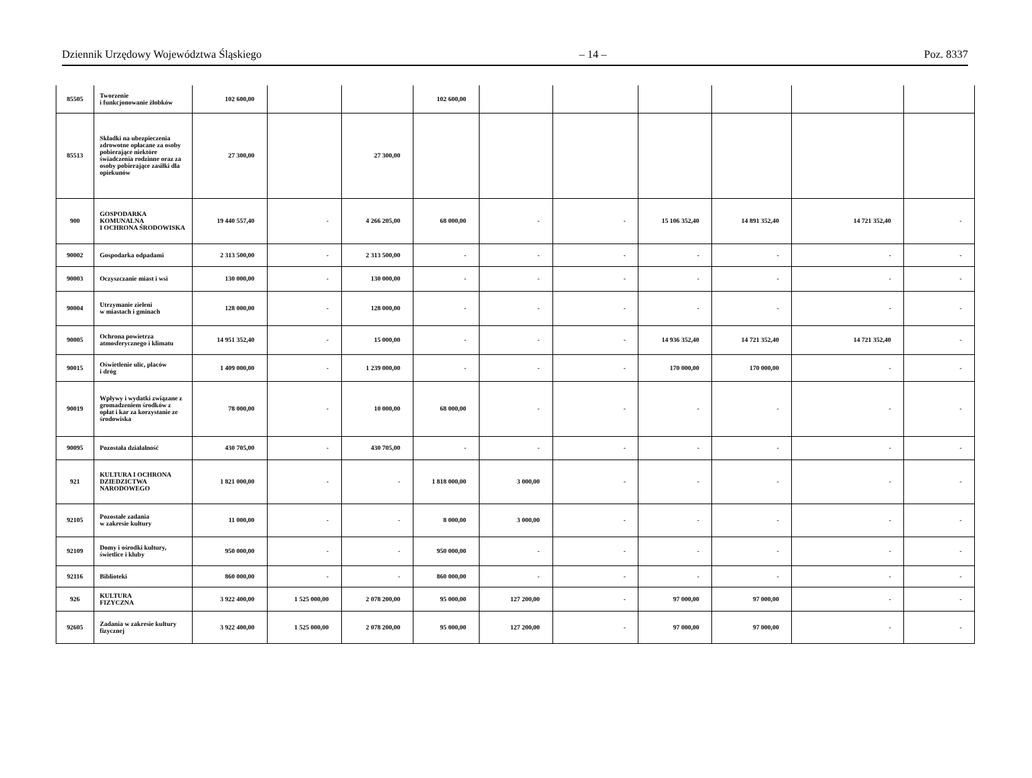Dziennik Urzędowy Województwa Śląskiego – 14 – Poz. 8337
| 85505 | Tworzenie i funkcjonowanie żłobków | 102 600,00 | | | 102 600,00 | | | | | | |
| 85513 | Składki na ubezpieczenia zdrowotne opłacane za osoby pobierające niektóre świadczenia rodzinne oraz za osoby pobierające zasiłki dla opiekunów | 27 300,00 | | 27 300,00 | | | | | | | |
| 900 | GOSPODARKA KOMUNALNA I OCHRONA ŚRODOWISKA | 19 440 557,40 | - | 4 266 205,00 | 68 000,00 | - | - | 15 106 352,40 | 14 891 352,40 | 14 721 352,40 | - |
| 90002 | Gospodarka odpadami | 2 313 500,00 | - | 2 313 500,00 | - | - | - | - | - | - | - |
| 90003 | Oczyszczanie miast i wsi | 130 000,00 | - | 130 000,00 | - | - | - | - | - | - | - |
| 90004 | Utrzymanie zieleni w miastach i gminach | 128 000,00 | - | 128 000,00 | - | - | - | - | - | - | - |
| 90005 | Ochrona powietrza atmosferycznego i klimatu | 14 951 352,40 | - | 15 000,00 | - | - | - | 14 936 352,40 | 14 721 352,40 | 14 721 352,40 | - |
| 90015 | Oświetlenie ulic, placów i dróg | 1 409 000,00 | - | 1 239 000,00 | - | - | - | 170 000,00 | 170 000,00 | - | - |
| 90019 | Wpływy i wydatki związane z gromadzeniem środków z opłat i kar za korzystanie ze środowiska | 78 000,00 | - | 10 000,00 | 68 000,00 | - | - | - | - | - | - |
| 90095 | Pozostała działalność | 430 705,00 | - | 430 705,00 | - | - | - | - | - | - | - |
| 921 | KULTURA I OCHRONA DZIEDZICTWA NARODOWEGO | 1 821 000,00 | - | - | 1 818 000,00 | 3 000,00 | - | - | - | - | - |
| 92105 | Pozostałe zadania w zakresie kultury | 11 000,00 | - | - | 8 000,00 | 3 000,00 | - | - | - | - | - |
| 92109 | Domy i ośrodki kultury, świetlice i kluby | 950 000,00 | - | - | 950 000,00 | - | - | - | - | - | - |
| 92116 | Biblioteki | 860 000,00 | - | - | 860 000,00 | - | - | - | - | - | - |
| 926 | KULTURA FIZYCZNA | 3 922 400,00 | 1 525 000,00 | 2 078 200,00 | 95 000,00 | 127 200,00 | - | 97 000,00 | 97 000,00 | - | - |
| 92605 | Zadania w zakresie kultury fizycznej | 3 922 400,00 | 1 525 000,00 | 2 078 200,00 | 95 000,00 | 127 200,00 | - | 97 000,00 | 97 000,00 | - | - |